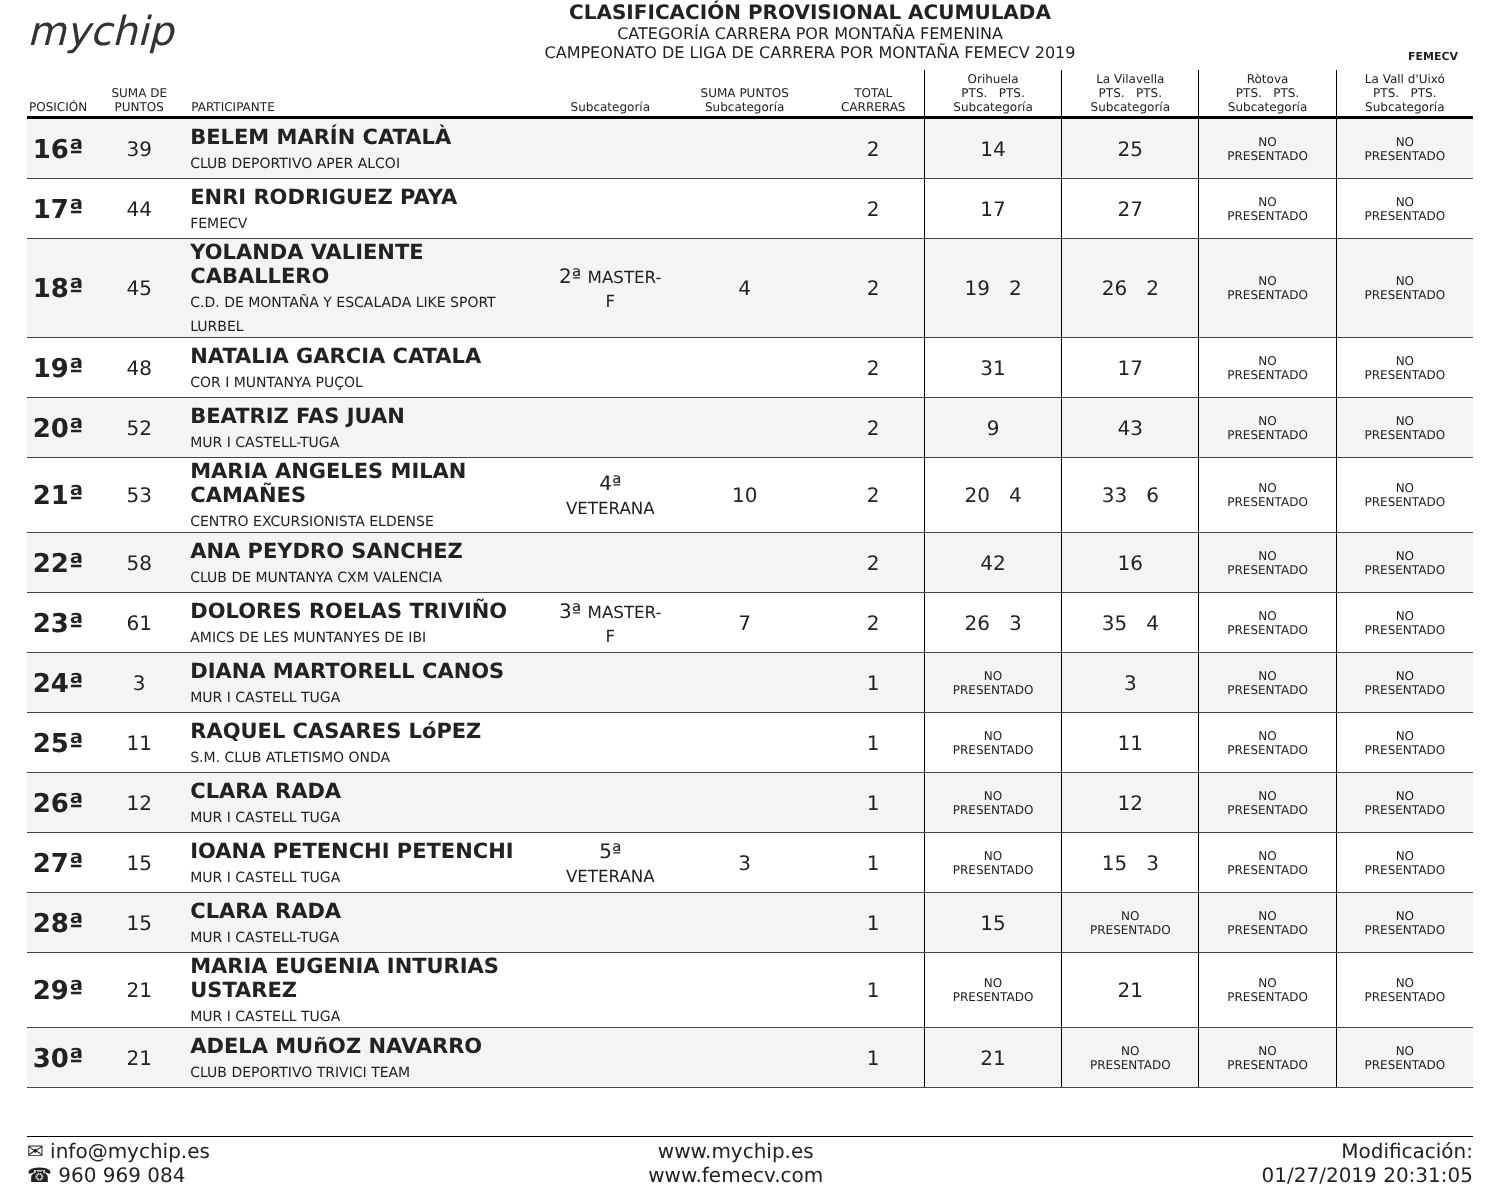mychip
CLASIFICACIÓN PROVISIONAL ACUMULADA
CATEGORÍA CARRERA POR MONTAÑA FEMENINA
CAMPEONATO DE LIGA DE CARRERA POR MONTAÑA FEMECV 2019
FEMECV
| POSICIÓN | SUMA DE PUNTOS | PARTICIPANTE | Subcategoría | SUMA PUNTOS Subcategoría | TOTAL CARRERAS | Orihuela PTS. PTS. Subcategoría | La Vilavella PTS. PTS. Subcategoría | Ròtova PTS. PTS. Subcategoría | La Vall d'Uixó PTS. PTS. Subcategoría |
| --- | --- | --- | --- | --- | --- | --- | --- | --- | --- |
| 16ª | 39 | BELEM MARÍN CATALÀ CLUB DEPORTIVO APER ALCOI | | | 2 | 14 | 25 | NO PRESENTADO | NO PRESENTADO |
| 17ª | 44 | ENRI RODRIGUEZ PAYA FEMECV | | | 2 | 17 | 27 | NO PRESENTADO | NO PRESENTADO |
| 18ª | 45 | YOLANDA VALIENTE CABALLERO C.D. DE MONTAÑA Y ESCALADA LIKE SPORT LURBEL | 2ª MASTER-F | 4 | 2 | 19 2 | 26 2 | NO PRESENTADO | NO PRESENTADO |
| 19ª | 48 | NATALIA GARCIA CATALA COR I MUNTANYA PUÇOL | | | 2 | 31 | 17 | NO PRESENTADO | NO PRESENTADO |
| 20ª | 52 | BEATRIZ FAS JUAN MUR I CASTELL-TUGA | | | 2 | 9 | 43 | NO PRESENTADO | NO PRESENTADO |
| 21ª | 53 | MARIA ANGELES MILAN CAMAÑES CENTRO EXCURSIONISTA ELDENSE | 4ª VETERANA | 10 | 2 | 20 4 | 33 6 | NO PRESENTADO | NO PRESENTADO |
| 22ª | 58 | ANA PEYDRO SANCHEZ CLUB DE MUNTANYA CXM VALENCIA | | | 2 | 42 | 16 | NO PRESENTADO | NO PRESENTADO |
| 23ª | 61 | DOLORES ROELAS TRIVIÑO AMICS DE LES MUNTANYES DE IBI | 3ª MASTER-F | 7 | 2 | 26 3 | 35 4 | NO PRESENTADO | NO PRESENTADO |
| 24ª | 3 | DIANA MARTORELL CANOS MUR I CASTELL TUGA | | | 1 | NO PRESENTADO | 3 | NO PRESENTADO | NO PRESENTADO |
| 25ª | 11 | RAQUEL CASARES LóPEZ S.M. CLUB ATLETISMO ONDA | | | 1 | NO PRESENTADO | 11 | NO PRESENTADO | NO PRESENTADO |
| 26ª | 12 | CLARA RADA MUR I CASTELL TUGA | | | 1 | NO PRESENTADO | 12 | NO PRESENTADO | NO PRESENTADO |
| 27ª | 15 | IOANA PETENCHI PETENCHI MUR I CASTELL TUGA | 5ª VETERANA | 3 | 1 | NO PRESENTADO | 15 3 | NO PRESENTADO | NO PRESENTADO |
| 28ª | 15 | CLARA RADA MUR I CASTELL-TUGA | | | 1 | 15 | NO PRESENTADO | NO PRESENTADO | NO PRESENTADO |
| 29ª | 21 | MARIA EUGENIA INTURIAS USTAREZ MUR I CASTELL TUGA | | | 1 | NO PRESENTADO | 21 | NO PRESENTADO | NO PRESENTADO |
| 30ª | 21 | ADELA MUñOZ NAVARRO CLUB DEPORTIVO TRIVICI TEAM | | | 1 | 21 | NO PRESENTADO | NO PRESENTADO | NO PRESENTADO |
✉ info@mychip.es
☎ 960 969 084
www.mychip.es
www.femecv.com
Modificación:
01/27/2019 20:31:05